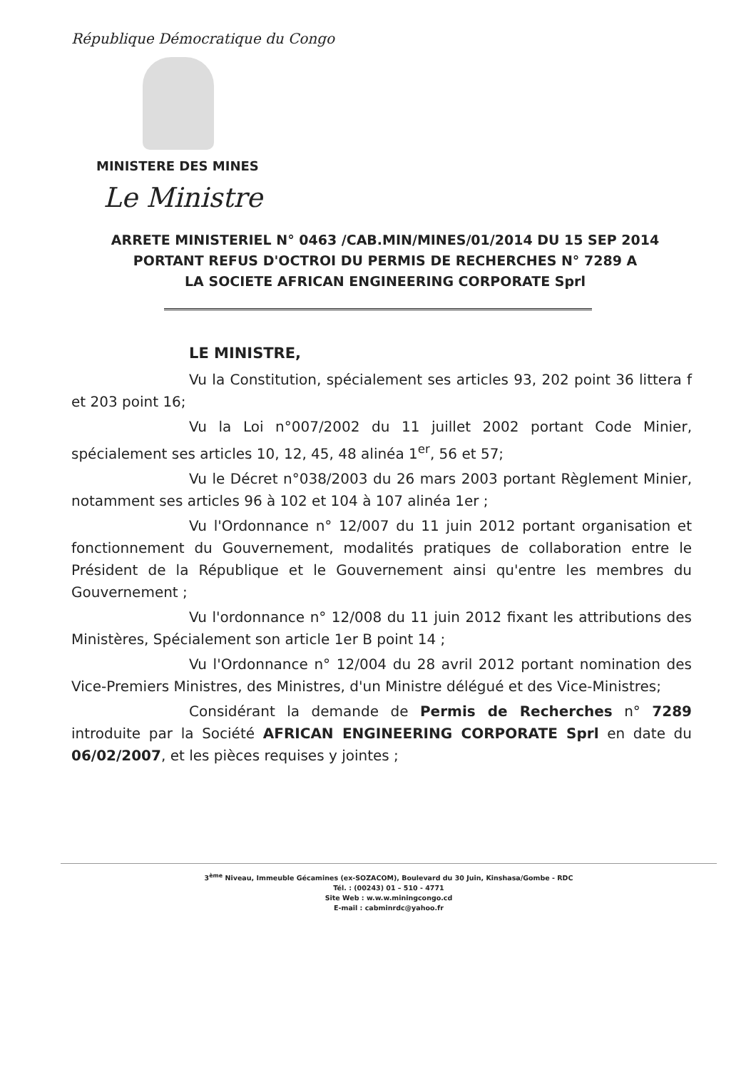République Démocratique du Congo
MINISTERE DES MINES
Le Ministre
ARRETE MINISTERIEL N° 0463 /CAB.MIN/MINES/01/2014 DU 15 SEP 2014
PORTANT REFUS D'OCTROI DU PERMIS DE RECHERCHES N° 7289 A
LA SOCIETE AFRICAN ENGINEERING CORPORATE Sprl
LE MINISTRE,
Vu la Constitution, spécialement ses articles 93, 202 point 36 littera f et 203 point 16;
Vu la Loi n°007/2002 du 11 juillet 2002 portant Code Minier, spécialement ses articles 10, 12, 45, 48 alinéa 1<sup>er</sup>, 56 et 57;
Vu le Décret n°038/2003 du 26 mars 2003 portant Règlement Minier, notamment ses articles 96 à 102 et 104 à 107 alinéa 1er ;
Vu l'Ordonnance n° 12/007 du 11 juin 2012 portant organisation et fonctionnement du Gouvernement, modalités pratiques de collaboration entre le Président de la République et le Gouvernement ainsi qu'entre les membres du Gouvernement ;
Vu l'ordonnance n° 12/008 du 11 juin 2012 fixant les attributions des Ministères, Spécialement son article 1er B point 14 ;
Vu l'Ordonnance n° 12/004 du 28 avril 2012 portant nomination des Vice-Premiers Ministres, des Ministres, d'un Ministre délégué et des Vice-Ministres;
Considérant la demande de Permis de Recherches n° 7289 introduite par la Société AFRICAN ENGINEERING CORPORATE Sprl en date du 06/02/2007, et les pièces requises y jointes ;
3<sup>ème</sup> Niveau, Immeuble Gécamines (ex-SOZACOM), Boulevard du 30 Juin, Kinshasa/Gombe - RDC
Tél. : (00243) 01 – 510 - 4771
Site Web : w.w.w.miningcongo.cd
E-mail : cabminrdc@yahoo.fr